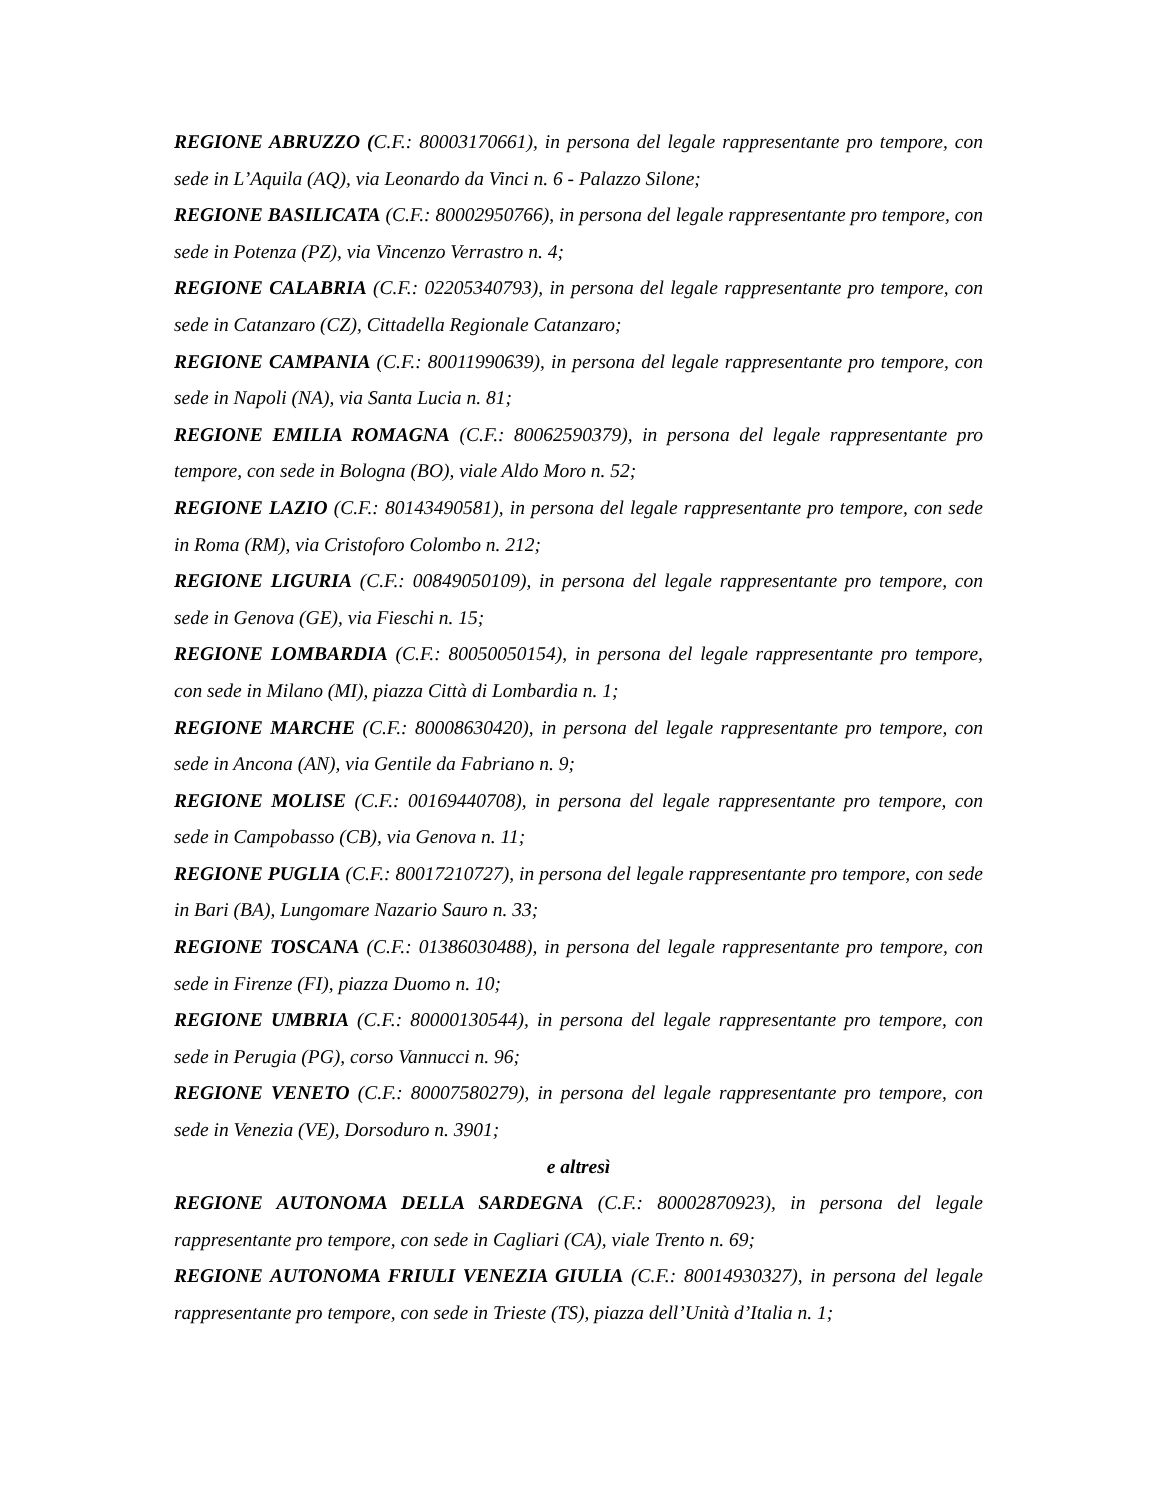REGIONE ABRUZZO (C.F.: 80003170661), in persona del legale rappresentante pro tempore, con sede in L’Aquila (AQ), via Leonardo da Vinci n. 6 - Palazzo Silone;
REGIONE BASILICATA (C.F.: 80002950766), in persona del legale rappresentante pro tempore, con sede in Potenza (PZ), via Vincenzo Verrastro n. 4;
REGIONE CALABRIA (C.F.: 02205340793), in persona del legale rappresentante pro tempore, con sede in Catanzaro (CZ), Cittadella Regionale Catanzaro;
REGIONE CAMPANIA (C.F.: 80011990639), in persona del legale rappresentante pro tempore, con sede in Napoli (NA), via Santa Lucia n. 81;
REGIONE EMILIA ROMAGNA (C.F.: 80062590379), in persona del legale rappresentante pro tempore, con sede in Bologna (BO), viale Aldo Moro n. 52;
REGIONE LAZIO (C.F.: 80143490581), in persona del legale rappresentante pro tempore, con sede in Roma (RM), via Cristoforo Colombo n. 212;
REGIONE LIGURIA (C.F.: 00849050109), in persona del legale rappresentante pro tempore, con sede in Genova (GE), via Fieschi n. 15;
REGIONE LOMBARDIA (C.F.: 80050050154), in persona del legale rappresentante pro tempore, con sede in Milano (MI), piazza Città di Lombardia n. 1;
REGIONE MARCHE (C.F.: 80008630420), in persona del legale rappresentante pro tempore, con sede in Ancona (AN), via Gentile da Fabriano n. 9;
REGIONE MOLISE (C.F.: 00169440708), in persona del legale rappresentante pro tempore, con sede in Campobasso (CB), via Genova n. 11;
REGIONE PUGLIA (C.F.: 80017210727), in persona del legale rappresentante pro tempore, con sede in Bari (BA), Lungomare Nazario Sauro n. 33;
REGIONE TOSCANA (C.F.: 01386030488), in persona del legale rappresentante pro tempore, con sede in Firenze (FI), piazza Duomo n. 10;
REGIONE UMBRIA (C.F.: 80000130544), in persona del legale rappresentante pro tempore, con sede in Perugia (PG), corso Vannucci n. 96;
REGIONE VENETO (C.F.: 80007580279), in persona del legale rappresentante pro tempore, con sede in Venezia (VE), Dorsoduro n. 3901;
e altresì
REGIONE AUTONOMA DELLA SARDEGNA (C.F.: 80002870923), in persona del legale rappresentante pro tempore, con sede in Cagliari (CA), viale Trento n. 69;
REGIONE AUTONOMA FRIULI VENEZIA GIULIA (C.F.: 80014930327), in persona del legale rappresentante pro tempore, con sede in Trieste (TS), piazza dell’Unità d’Italia n. 1;